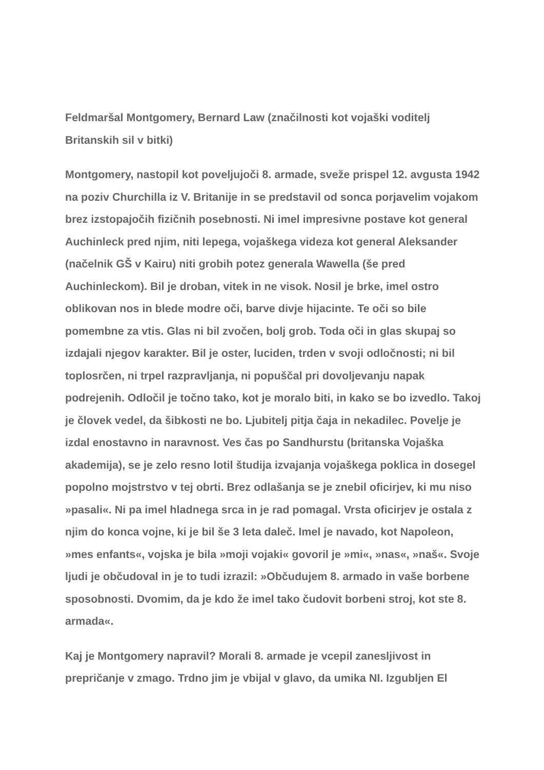Feldmaršal Montgomery, Bernard Law (značilnosti kot vojaški voditelj Britanskih sil v bitki)
Montgomery, nastopil kot poveljujoči 8. armade, sveže prispel 12. avgusta 1942 na poziv Churchilla iz V. Britanije in se predstavil od sonca porjavelim vojakom brez izstopajočih fizičnih posebnosti. Ni imel impresivne postave kot general Auchinleck pred njim, niti lepega, vojaškega videza kot general Aleksander (načelnik GŠ v Kairu) niti grobih potez generala Wawella (še pred Auchinleckom). Bil je droban, vitek in ne visok. Nosil je brke, imel ostro oblikovan nos in blede modre oči, barve divje hijacinte. Te oči so bile pomembne za vtis. Glas ni bil zvočen, bolj grob. Toda oči in glas skupaj so izdajali njegov karakter. Bil je oster, luciden, trden v svoji odločnosti; ni bil toplosrčen, ni trpel razpravljanja, ni popuščal pri dovoljevanju napak podrejenih. Odločil je točno tako, kot je moralo biti, in kako se bo izvedlo. Takoj je človek vedel, da šibkosti ne bo. Ljubitelj pitja čaja in nekadilec. Povelje je izdal enostavno in naravnost. Ves čas po Sandhurstu (britanska Vojaška akademija), se je zelo resno lotil študija izvajanja vojaškega poklica in dosegel popolno mojstrstvo v tej obrti. Brez odlašanja se je znebil oficirjev, ki mu niso »pasali«. Ni pa imel hladnega srca in je rad pomagal. Vrsta oficirjev je ostala z njim do konca vojne, ki je bil še 3 leta daleč. Imel je navado, kot Napoleon, »mes enfants«, vojska je bila »moji vojaki« govoril je »mi«, »nas«, »naš«. Svoje ljudi je občudoval in je to tudi izrazil: »Občudujem 8. armado in vaše borbene sposobnosti. Dvomim, da je kdo že imel tako čudovit borbeni stroj, kot ste 8. armada«.
Kaj je Montgomery napravil? Morali 8. armade je vcepil zanesljivost in prepričanje v zmago. Trdno jim je vbijal v glavo, da umika NI. Izgubljen El